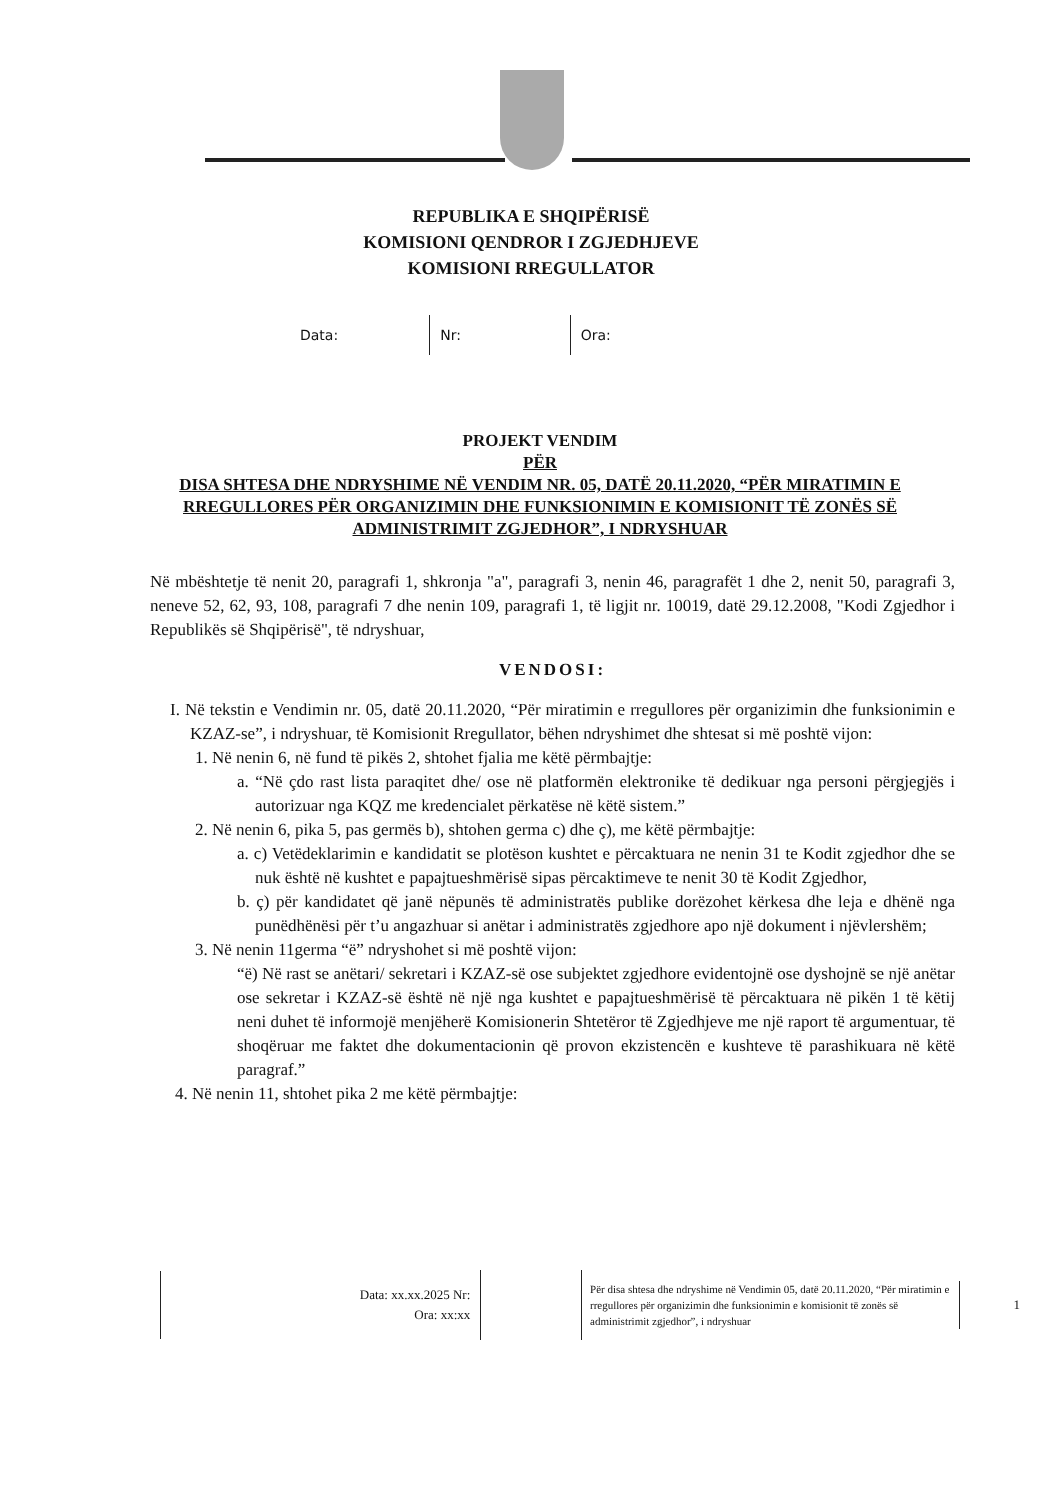REPUBLIKA E SHQIPËRISË
KOMISIONI QENDROR I ZGJEDHJEVE
KOMISIONI RREGULLATOR
Data: Nr: Ora:
PROJEKT VENDIM
PËR
DISA SHTESA DHE NDRYSHIME NË VENDIM NR. 05, DATË 20.11.2020, “PËR MIRATIMIN E RREGULLORES PËR ORGANIZIMIN DHE FUNKSIONIMIN E KOMISIONIT TË ZONËS SË ADMINISTRIMIT ZGJEDHOR”, I NDRYSHUAR
Në mbështetje të nenit 20, paragrafi 1, shkronja "a", paragrafi 3, nenin 46, paragrafët 1 dhe 2, nenit 50, paragrafi 3, neneve 52, 62, 93, 108, paragrafi 7 dhe nenin 109, paragrafi 1, të ligjit nr. 10019, datë 29.12.2008, "Kodi Zgjedhor i Republikës së Shqipërisë", të ndryshuar,
VENDOSI:
I. Në tekstin e Vendimin nr. 05, datë 20.11.2020, “Për miratimin e rregullores për organizimin dhe funksionimin e KZAZ-se”, i ndryshuar, të Komisionit Rregullator, bëhen ndryshimet dhe shtesat si më poshtë vijon:
1. Në nenin 6, në fund të pikës 2, shtohet fjalia me këtë përmbajtje:
a. “Në çdo rast lista paraqitet dhe/ ose në platformën elektronike të dedikuar nga personi përgjegjës i autorizuar nga KQZ me kredencialet përkatëse në këtë sistem.”
2. Në nenin 6, pika 5, pas germës b), shtohen germa c) dhe ç), me këtë përmbajtje:
a. c) Vetëdeklarimin e kandidatit se plotëson kushtet e përcaktuara ne nenin 31 te Kodit zgjedhor dhe se nuk është në kushtet e papajtueshmërisë sipas përcaktimeve te nenit 30 të Kodit Zgjedhor,
b. ç) për kandidatet që janë nëpunës të administratës publike dorëzohet kërkesa dhe leja e dhënë nga punëdhënësi për t’u angazhuar si anëtar i administratës zgjedhore apo një dokument i njëvlershëm;
3. Në nenin 11germa “ë” ndryshohet si më poshtë vijon:
“ë) Në rast se anëtari/ sekretari i KZAZ-së ose subjektet zgjedhore evidentojnë ose dyshojnë se një anëtar ose sekretar i KZAZ-së është në një nga kushtet e papajtueshmërisë të përcaktuara në pikën 1 të këtij neni duhet të informojë menjëherë Komisionerin Shtetëror të Zgjedhjeve me një raport të argumentuar, të shoqëruar me faktet dhe dokumentacionin që provon ekzistencën e kushteve të parashikuara në këtë paragraf.”
4. Në nenin 11, shtohet pika 2 me këtë përmbajtje:
Data: xx.xx.2025 Nr:
Ora: xx:xx
Për disa shtesa dhe ndryshime në Vendimin 05, datë 20.11.2020, “Për miratimin e rregullores për organizimin dhe funksionimin e komisionit të zonës së administrimit zgjedhor”, i ndryshuar
1